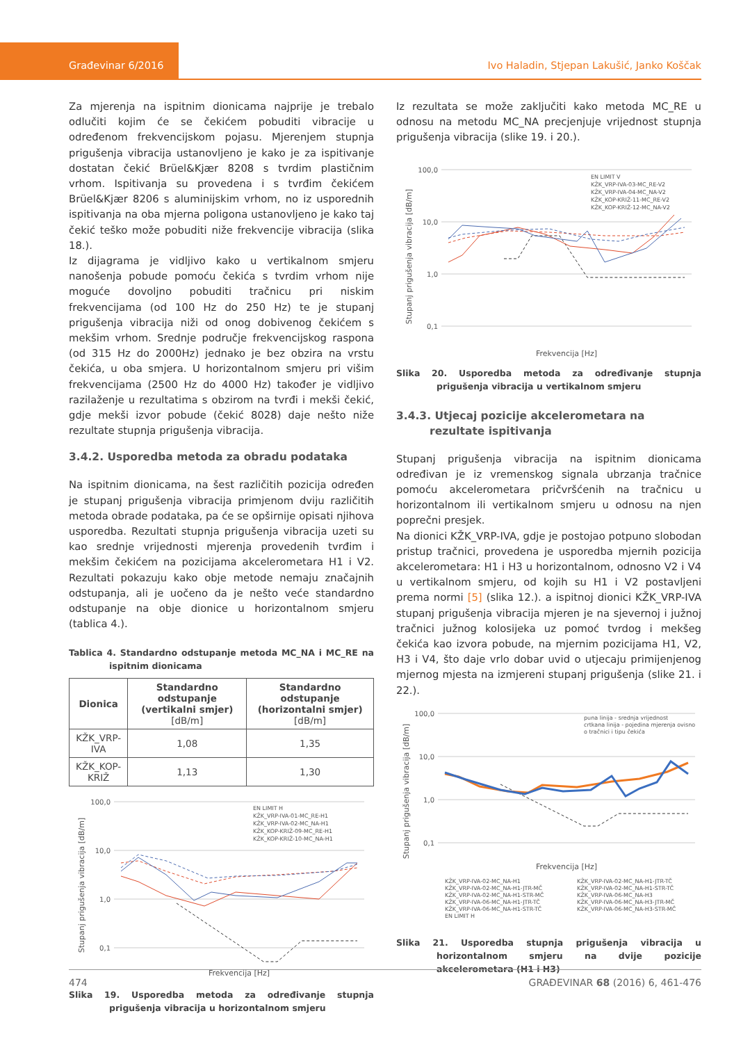Građevinar 6/2016 Ivo Haladin, Stjepan Lakušić, Janko Koščak
Za mjerenja na ispitnim dionicama najprije je trebalo odlučiti kojim će se čekićem pobuditi vibracije u određenom frekvencijskom pojasu. Mjerenjem stupnja prigušenja vibracija ustanovljeno je kako je za ispitivanje dostatan čekić Brüel&Kjær 8208 s tvrdim plastičnim vrhom. Ispitivanja su provedena i s tvrđim čekićem Brüel&Kjær 8206 s aluminijskim vrhom, no iz usporednih ispitivanja na oba mjerna poligona ustanovljeno je kako taj čekić teško može pobuditi niže frekvencije vibracija (slika 18.).
Iz dijagrama je vidljivo kako u vertikalnom smjeru nanošenja pobude pomoću čekića s tvrdim vrhom nije moguće dovoljno pobuditi tračnicu pri niskim frekvencijama (od 100 Hz do 250 Hz) te je stupanj prigušenja vibracija niži od onog dobivenog čekićem s mekšim vrhom. Srednje područje frekvencijskog raspona (od 315 Hz do 2000Hz) jednako je bez obzira na vrstu čekića, u oba smjera. U horizontalnom smjeru pri višim frekvencijama (2500 Hz do 4000 Hz) također je vidljivo razilaženje u rezultatima s obzirom na tvrđi i mekši čekić, gdje mekši izvor pobude (čekić 8028) daje nešto niže rezultate stupnja prigušenja vibracija.
3.4.2. Usporedba metoda za obradu podataka
Na ispitnim dionicama, na šest različitih pozicija određen je stupanj prigušenja vibracija primjenom dviju različitih metoda obrade podataka, pa će se opširnije opisati njihova usporedba. Rezultati stupnja prigušenja vibracija uzeti su kao srednje vrijednosti mjerenja provedenih tvrđim i mekšim čekićem na pozicijama akcelerometara H1 i V2. Rezultati pokazuju kako obje metode nemaju značajnih odstupanja, ali je uočeno da je nešto veće standardno odstupanje na obje dionice u horizontalnom smjeru (tablica 4.).
Tablica 4. Standardno odstupanje metoda MC_NA i MC_RE na ispitnim dionicama
| Dionica | Standardno odstupanje (vertikalni smjer) [dB/m] | Standardno odstupanje (horizontalni smjer) [dB/m] |
| --- | --- | --- |
| KŽK_VRP-IVA | 1,08 | 1,35 |
| KŽK_KOP-KRIŽ | 1,13 | 1,30 |
Stupanj prigušenja vibracija [dB/m]
100,0
10,0
1,0
0,1
Frekvencija [Hz]
EN LIMIT H
KŽK_VRP-IVA-01-MC_RE-H1
KŽK_VRP-IVA-02-MC_NA-H1
KŽK_KOP-KRIŽ-09-MC_RE-H1
KŽK_KOP-KRIŽ-10-MC_NA-H1
Slika 19. Usporedba metoda za određivanje stupnja prigušenja vibracija u horizontalnom smjeru
Iz rezultata se može zaključiti kako metoda MC_RE u odnosu na metodu MC_NA precjenjuje vrijednost stupnja prigušenja vibracija (slike 19. i 20.).
Stupanj prigušenja vibracija [dB/m]
100,0
10,0
1,0
0,1
Frekvencija [Hz]
EN LIMIT V
KŽK_VRP-IVA-03-MC_RE-V2
KŽK_VRP-IVA-04-MC_NA-V2
KŽK_KOP-KRIŽ-11-MC_RE-V2
KŽK_KOP-KRIŽ-12-MC_NA-V2
Slika 20. Usporedba metoda za određivanje stupnja prigušenja vibracija u vertikalnom smjeru
3.4.3. Utjecaj pozicije akcelerometara na rezultate ispitivanja
Stupanj prigušenja vibracija na ispitnim dionicama određivan je iz vremenskog signala ubrzanja tračnice pomoću akcelerometara pričvršćenih na tračnicu u horizontalnom ili vertikalnom smjeru u odnosu na njen poprečni presjek.
Na dionici KŽK_VRP-IVA, gdje je postojao potpuno slobodan pristup tračnici, provedena je usporedba mjernih pozicija akcelerometara: H1 i H3 u horizontalnom, odnosno V2 i V4 u vertikalnom smjeru, od kojih su H1 i V2 postavljeni prema normi [5] (slika 12.). a ispitnoj dionici KŽK_VRP-IVA stupanj prigušenja vibracija mjeren je na sjevernoj i južnoj tračnici južnog kolosijeka uz pomoć tvrdog i mekšeg čekića kao izvora pobude, na mjernim pozicijama H1, V2, H3 i V4, što daje vrlo dobar uvid o utjecaju primijenjenog mjernog mjesta na izmjereni stupanj prigušenja (slike 21. i 22.).
Stupanj prigušenja vibracija [dB/m]
100,0
10,0
1,0
0,1
Frekvencija [Hz]
puna linija - srednja vrijednost
crtkana linija - pojedina mjerenja ovisno
o tračnici i tipu čekića
KŽK_VRP-IVA-02-MC_NA-H1
KŽK_VRP-IVA-02-MC_NA-H1-JTR-TČ
KŽK_VRP-IVA-02-MC_NA-H1-JTR-MČ
KŽK_VRP-IVA-02-MC_NA-H1-STR-TČ
KŽK_VRP-IVA-02-MC_NA-H1-STR-MČ
KŽK_VRP-IVA-06-MC_NA-H3
KŽK_VRP-IVA-06-MC_NA-H1-JTR-TČ
KŽK_VRP-IVA-06-MC_NA-H3-JTR-MČ
KŽK_VRP-IVA-06-MC_NA-H1-STR-TČ
KŽK_VRP-IVA-06-MC_NA-H3-STR-MČ
EN LIMIT H
Slika 21. Usporedba stupnja prigušenja vibracija u horizontalnom smjeru na dvije pozicije akcelerometara (H1 i H3)
474 GRAĐEVINAR 68 (2016) 6, 461-476